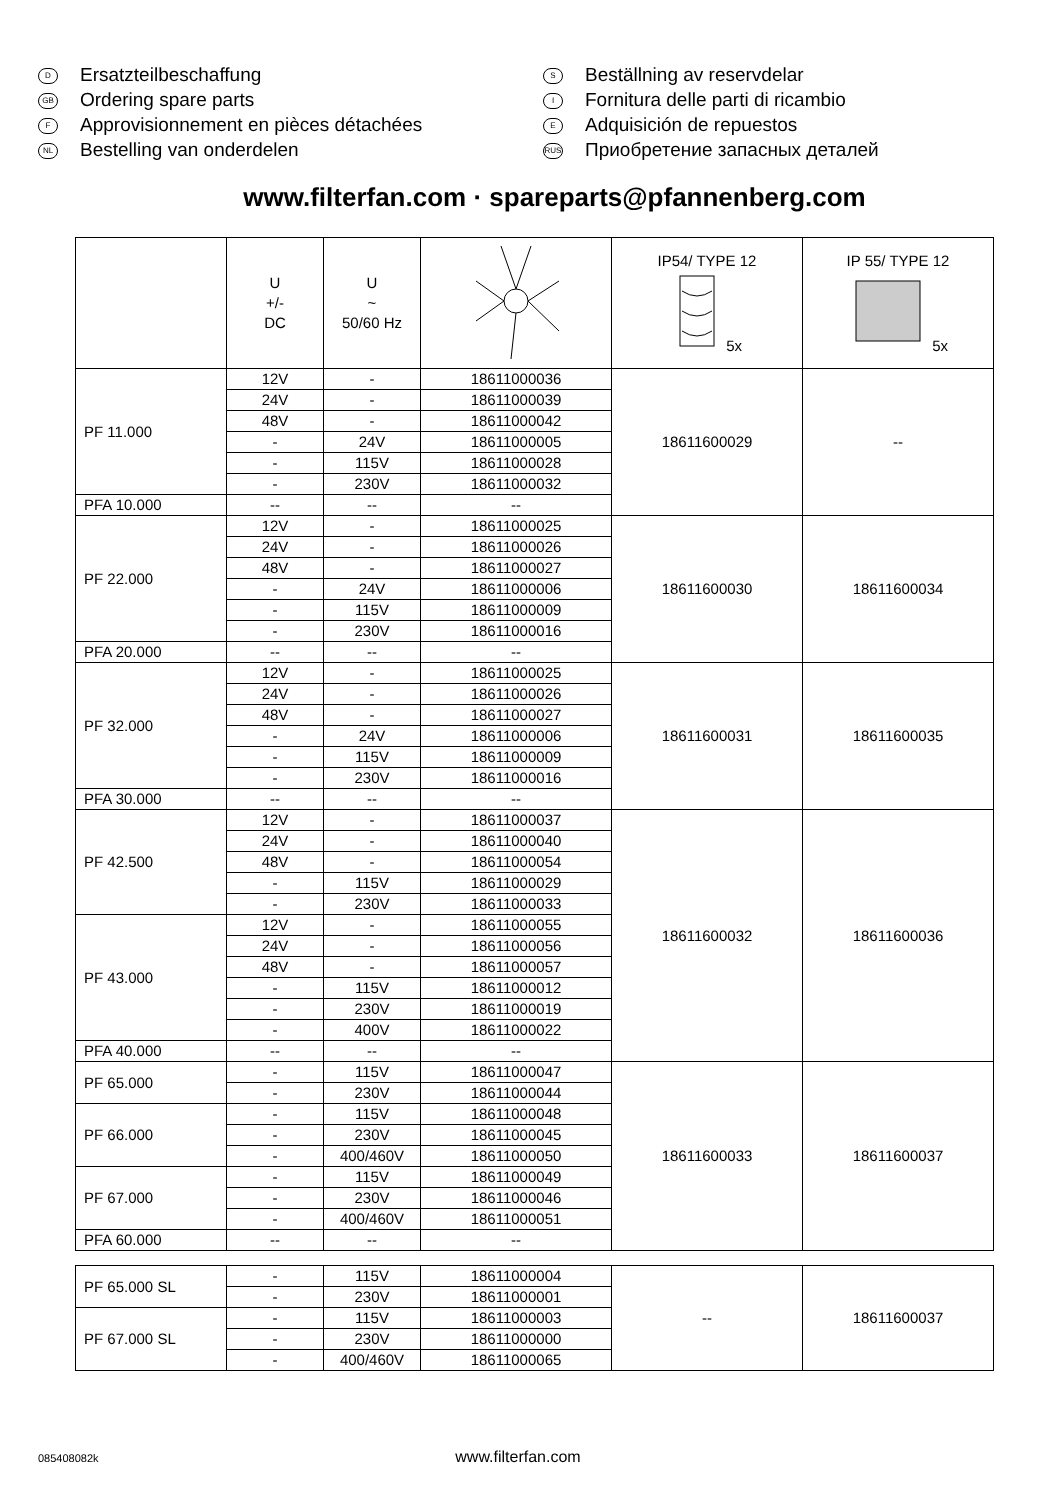D Ersatzteilbeschaffung
GB Ordering spare parts
F Approvisionnement en pièces détachées
NL Bestelling van onderdelen
S Beställning av reservdelar
I Fornitura delle parti di ricambio
E Adquisición de repuestos
RUS Приобретение запасных деталей
www.filterfan.com · spareparts@pfannenberg.com
| | U +/- DC | U ~ 50/60 Hz | | IP54/ TYPE 12 5x | IP 55/ TYPE 12 5x |
| PF 11.000 | 12V | - | 18611000036 | 18611600029 | -- |
| | 24V | - | 18611000039 | | |
| | 48V | - | 18611000042 | | |
| | - | 24V | 18611000005 | | |
| | - | 115V | 18611000028 | | |
| | - | 230V | 18611000032 | | |
| PFA 10.000 | -- | -- | -- | | |
| PF 22.000 | 12V | - | 18611000025 | 18611600030 | 18611600034 |
| | 24V | - | 18611000026 | | |
| | 48V | - | 18611000027 | | |
| | - | 24V | 18611000006 | | |
| | - | 115V | 18611000009 | | |
| | - | 230V | 18611000016 | | |
| PFA 20.000 | -- | -- | -- | | |
| PF 32.000 | 12V | - | 18611000025 | 18611600031 | 18611600035 |
| | 24V | - | 18611000026 | | |
| | 48V | - | 18611000027 | | |
| | - | 24V | 18611000006 | | |
| | - | 115V | 18611000009 | | |
| | - | 230V | 18611000016 | | |
| PFA 30.000 | -- | -- | -- | | |
| PF 42.500 | 12V | - | 18611000037 | 18611600032 | 18611600036 |
| | 24V | - | 18611000040 | | |
| | 48V | - | 18611000054 | | |
| | - | 115V | 18611000029 | | |
| | - | 230V | 18611000033 | | |
| PF 43.000 | 12V | - | 18611000055 | | |
| | 24V | - | 18611000056 | | |
| | 48V | - | 18611000057 | | |
| | - | 115V | 18611000012 | | |
| | - | 230V | 18611000019 | | |
| | - | 400V | 18611000022 | | |
| PFA 40.000 | -- | -- | -- | | |
| PF 65.000 | - | 115V | 18611000047 | 18611600033 | 18611600037 |
| | - | 230V | 18611000044 | | |
| PF 66.000 | - | 115V | 18611000048 | | |
| | - | 230V | 18611000045 | | |
| | - | 400/460V | 18611000050 | | |
| PF 67.000 | - | 115V | 18611000049 | | |
| | - | 230V | 18611000046 | | |
| | - | 400/460V | 18611000051 | | |
| PFA 60.000 | -- | -- | -- | | |
| PF 65.000 SL | - | 115V | 18611000004 | -- | 18611600037 |
| | - | 230V | 18611000001 | | |
| PF 67.000 SL | - | 115V | 18611000003 | | |
| | - | 230V | 18611000000 | | |
| | - | 400/460V | 18611000065 | | |
085408082k www.filterfan.com